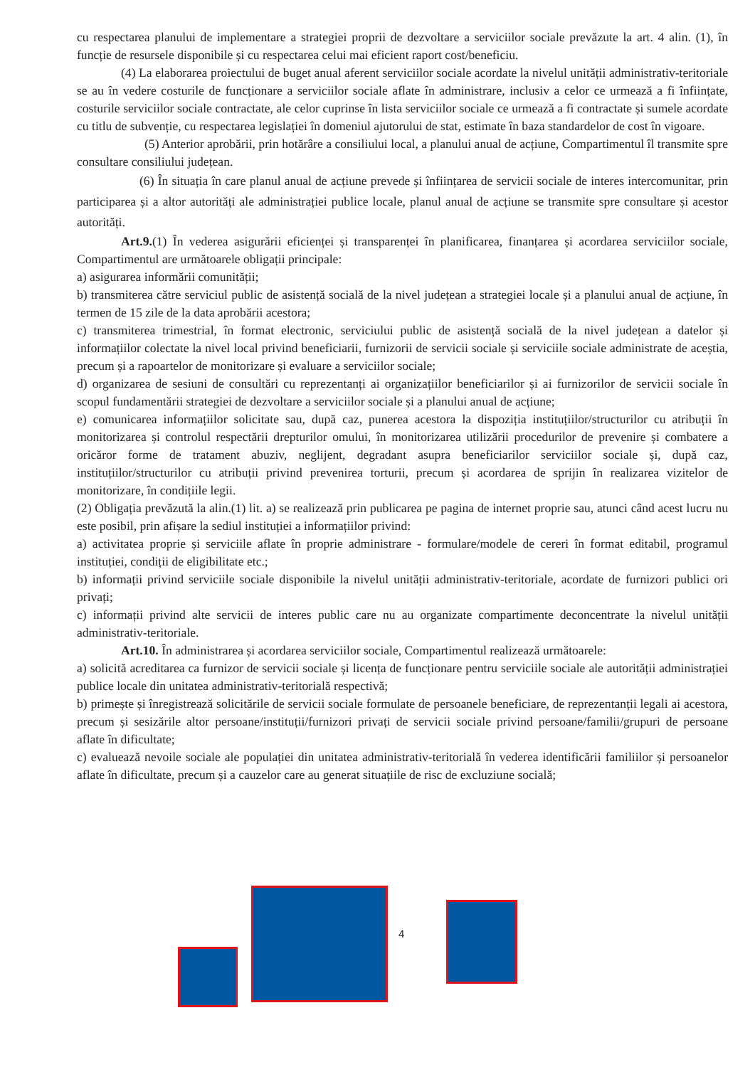cu respectarea planului de implementare a strategiei proprii de dezvoltare a serviciilor sociale prevăzute la art. 4 alin. (1), în funcție de resursele disponibile și cu respectarea celui mai eficient raport cost/beneficiu.
(4) La elaborarea proiectului de buget anual aferent serviciilor sociale acordate la nivelul unității administrativ-teritoriale se au în vedere costurile de funcționare a serviciilor sociale aflate în administrare, inclusiv a celor ce urmează a fi înființate, costurile serviciilor sociale contractate, ale celor cuprinse în lista serviciilor sociale ce urmează a fi contractate și sumele acordate cu titlu de subvenție, cu respectarea legislației în domeniul ajutorului de stat, estimate în baza standardelor de cost în vigoare.
(5) Anterior aprobării, prin hotărâre a consiliului local, a planului anual de acțiune, Compartimentul îl transmite spre consultare consiliului județean.
(6) În situația în care planul anual de acțiune prevede și înființarea de servicii sociale de interes intercomunitar, prin participarea și a altor autorități ale administrației publice locale, planul anual de acțiune se transmite spre consultare și acestor autorități.
Art.9.(1) În vederea asigurării eficienței și transparenței în planificarea, finanțarea și acordarea serviciilor sociale, Compartimentul are următoarele obligații principale:
a) asigurarea informării comunității;
b) transmiterea către serviciul public de asistență socială de la nivel județean a strategiei locale și a planului anual de acțiune, în termen de 15 zile de la data aprobării acestora;
c) transmiterea trimestrial, în format electronic, serviciului public de asistență socială de la nivel județean a datelor și informațiilor colectate la nivel local privind beneficiarii, furnizorii de servicii sociale și serviciile sociale administrate de aceștia, precum și a rapoartelor de monitorizare și evaluare a serviciilor sociale;
d) organizarea de sesiuni de consultări cu reprezentanți ai organizațiilor beneficiarilor și ai furnizorilor de servicii sociale în scopul fundamentării strategiei de dezvoltare a serviciilor sociale și a planului anual de acțiune;
e) comunicarea informațiilor solicitate sau, după caz, punerea acestora la dispoziția instituțiilor/structurilor cu atribuții în monitorizarea și controlul respectării drepturilor omului, în monitorizarea utilizării procedurilor de prevenire și combatere a oricăror forme de tratament abuziv, neglijent, degradant asupra beneficiarilor serviciilor sociale și, după caz, instituțiilor/structurilor cu atribuții privind prevenirea torturii, precum și acordarea de sprijin în realizarea vizitelor de monitorizare, în condițiile legii.
(2) Obligația prevăzută la alin.(1) lit. a) se realizează prin publicarea pe pagina de internet proprie sau, atunci când acest lucru nu este posibil, prin afișare la sediul instituției a informațiilor privind:
a) activitatea proprie și serviciile aflate în proprie administrare - formulare/modele de cereri în format editabil, programul instituției, condiții de eligibilitate etc.;
b) informații privind serviciile sociale disponibile la nivelul unității administrativ-teritoriale, acordate de furnizori publici ori privați;
c) informații privind alte servicii de interes public care nu au organizate compartimente deconcentrate la nivelul unității administrativ-teritoriale.
Art.10. În administrarea și acordarea serviciilor sociale, Compartimentul realizează următoarele:
a) solicită acreditarea ca furnizor de servicii sociale și licența de funcționare pentru serviciile sociale ale autorității administrației publice locale din unitatea administrativ-teritorială respectivă;
b) primește și înregistrează solicitările de servicii sociale formulate de persoanele beneficiare, de reprezentanții legali ai acestora, precum și sesizările altor persoane/instituții/furnizori privați de servicii sociale privind persoane/familii/grupuri de persoane aflate în dificultate;
c) evaluează nevoile sociale ale populației din unitatea administrativ-teritorială în vederea identificării familiilor și persoanelor aflate în dificultate, precum și a cauzelor care au generat situațiile de risc de excluziune socială;
4